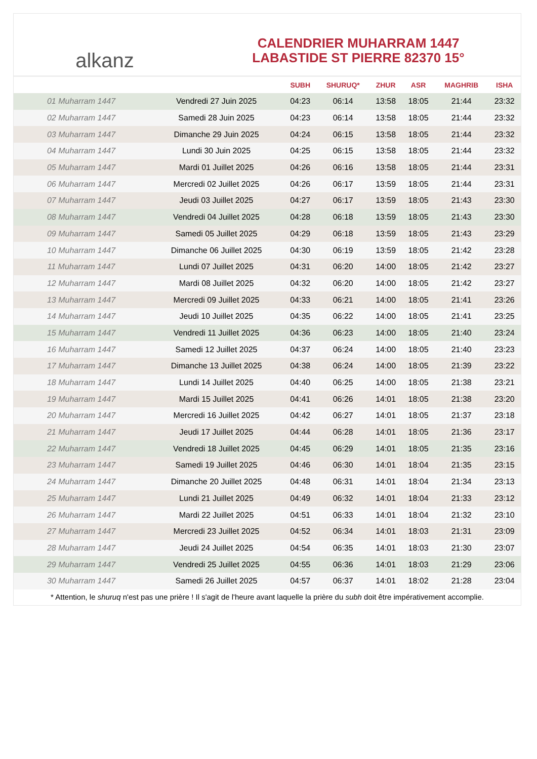alkanz
CALENDRIER MUHARRAM 1447
LABASTIDE ST PIERRE 82370 15°
| | | SUBH | SHURUQ* | ZHUR | ASR | MAGHRIB | ISHA |
| --- | --- | --- | --- | --- | --- | --- | --- |
| 01 Muharram 1447 | Vendredi 27 Juin 2025 | 04:23 | 06:14 | 13:58 | 18:05 | 21:44 | 23:32 |
| 02 Muharram 1447 | Samedi 28 Juin 2025 | 04:23 | 06:14 | 13:58 | 18:05 | 21:44 | 23:32 |
| 03 Muharram 1447 | Dimanche 29 Juin 2025 | 04:24 | 06:15 | 13:58 | 18:05 | 21:44 | 23:32 |
| 04 Muharram 1447 | Lundi 30 Juin 2025 | 04:25 | 06:15 | 13:58 | 18:05 | 21:44 | 23:32 |
| 05 Muharram 1447 | Mardi 01 Juillet 2025 | 04:26 | 06:16 | 13:58 | 18:05 | 21:44 | 23:31 |
| 06 Muharram 1447 | Mercredi 02 Juillet 2025 | 04:26 | 06:17 | 13:59 | 18:05 | 21:44 | 23:31 |
| 07 Muharram 1447 | Jeudi 03 Juillet 2025 | 04:27 | 06:17 | 13:59 | 18:05 | 21:43 | 23:30 |
| 08 Muharram 1447 | Vendredi 04 Juillet 2025 | 04:28 | 06:18 | 13:59 | 18:05 | 21:43 | 23:30 |
| 09 Muharram 1447 | Samedi 05 Juillet 2025 | 04:29 | 06:18 | 13:59 | 18:05 | 21:43 | 23:29 |
| 10 Muharram 1447 | Dimanche 06 Juillet 2025 | 04:30 | 06:19 | 13:59 | 18:05 | 21:42 | 23:28 |
| 11 Muharram 1447 | Lundi 07 Juillet 2025 | 04:31 | 06:20 | 14:00 | 18:05 | 21:42 | 23:27 |
| 12 Muharram 1447 | Mardi 08 Juillet 2025 | 04:32 | 06:20 | 14:00 | 18:05 | 21:42 | 23:27 |
| 13 Muharram 1447 | Mercredi 09 Juillet 2025 | 04:33 | 06:21 | 14:00 | 18:05 | 21:41 | 23:26 |
| 14 Muharram 1447 | Jeudi 10 Juillet 2025 | 04:35 | 06:22 | 14:00 | 18:05 | 21:41 | 23:25 |
| 15 Muharram 1447 | Vendredi 11 Juillet 2025 | 04:36 | 06:23 | 14:00 | 18:05 | 21:40 | 23:24 |
| 16 Muharram 1447 | Samedi 12 Juillet 2025 | 04:37 | 06:24 | 14:00 | 18:05 | 21:40 | 23:23 |
| 17 Muharram 1447 | Dimanche 13 Juillet 2025 | 04:38 | 06:24 | 14:00 | 18:05 | 21:39 | 23:22 |
| 18 Muharram 1447 | Lundi 14 Juillet 2025 | 04:40 | 06:25 | 14:00 | 18:05 | 21:38 | 23:21 |
| 19 Muharram 1447 | Mardi 15 Juillet 2025 | 04:41 | 06:26 | 14:01 | 18:05 | 21:38 | 23:20 |
| 20 Muharram 1447 | Mercredi 16 Juillet 2025 | 04:42 | 06:27 | 14:01 | 18:05 | 21:37 | 23:18 |
| 21 Muharram 1447 | Jeudi 17 Juillet 2025 | 04:44 | 06:28 | 14:01 | 18:05 | 21:36 | 23:17 |
| 22 Muharram 1447 | Vendredi 18 Juillet 2025 | 04:45 | 06:29 | 14:01 | 18:05 | 21:35 | 23:16 |
| 23 Muharram 1447 | Samedi 19 Juillet 2025 | 04:46 | 06:30 | 14:01 | 18:04 | 21:35 | 23:15 |
| 24 Muharram 1447 | Dimanche 20 Juillet 2025 | 04:48 | 06:31 | 14:01 | 18:04 | 21:34 | 23:13 |
| 25 Muharram 1447 | Lundi 21 Juillet 2025 | 04:49 | 06:32 | 14:01 | 18:04 | 21:33 | 23:12 |
| 26 Muharram 1447 | Mardi 22 Juillet 2025 | 04:51 | 06:33 | 14:01 | 18:04 | 21:32 | 23:10 |
| 27 Muharram 1447 | Mercredi 23 Juillet 2025 | 04:52 | 06:34 | 14:01 | 18:03 | 21:31 | 23:09 |
| 28 Muharram 1447 | Jeudi 24 Juillet 2025 | 04:54 | 06:35 | 14:01 | 18:03 | 21:30 | 23:07 |
| 29 Muharram 1447 | Vendredi 25 Juillet 2025 | 04:55 | 06:36 | 14:01 | 18:03 | 21:29 | 23:06 |
| 30 Muharram 1447 | Samedi 26 Juillet 2025 | 04:57 | 06:37 | 14:01 | 18:02 | 21:28 | 23:04 |
* Attention, le shuruq n'est pas une prière ! Il s'agit de l'heure avant laquelle la prière du subh doit être impérativement accomplie.